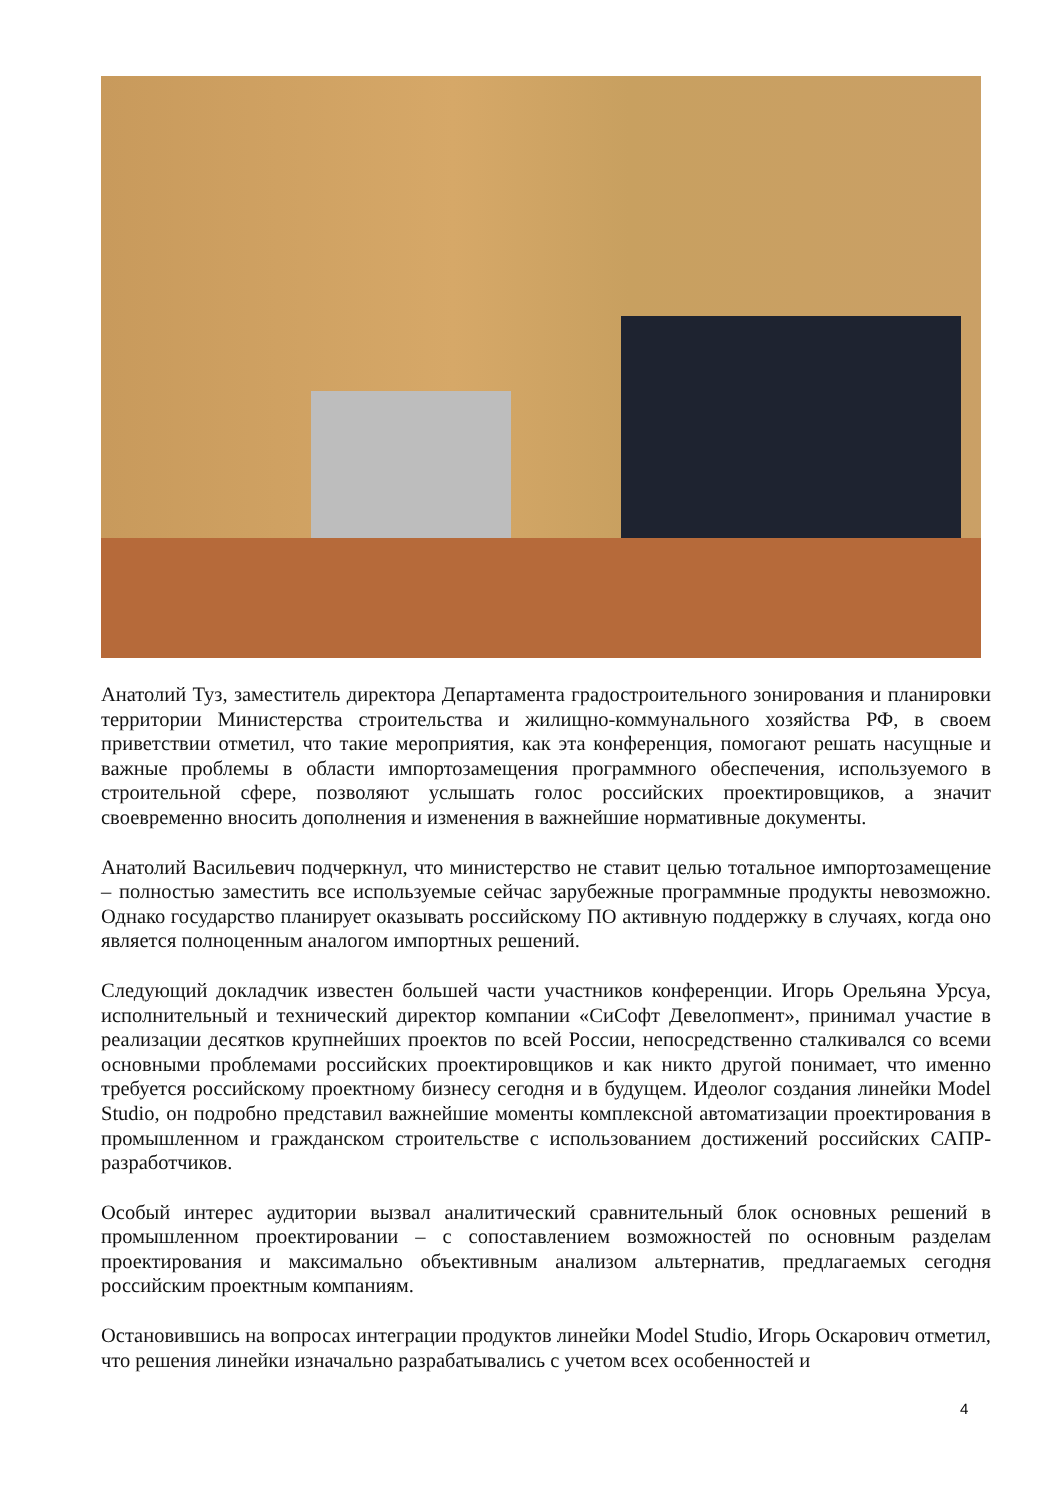Анатолий Туз, заместитель директора Департамента градостроительного зонирования и планировки территории Министерства строительства и жилищно-коммунального хозяйства РФ, в своем приветствии отметил, что такие мероприятия, как эта конференция, помогают решать насущные и важные проблемы в области импортозамещения программного обеспечения, используемого в строительной сфере, позволяют услышать голос российских проектировщиков, а значит своевременно вносить дополнения и изменения в важнейшие нормативные документы.
Анатолий Васильевич подчеркнул, что министерство не ставит целью тотальное импортозамещение – полностью заместить все используемые сейчас зарубежные программные продукты невозможно. Однако государство планирует оказывать российскому ПО активную поддержку в случаях, когда оно является полноценным аналогом импортных решений.
Следующий докладчик известен большей части участников конференции. Игорь Орельяна Урсуа, исполнительный и технический директор компании «СиСофт Девелопмент», принимал участие в реализации десятков крупнейших проектов по всей России, непосредственно сталкивался со всеми основными проблемами российских проектировщиков и как никто другой понимает, что именно требуется российскому проектному бизнесу сегодня и в будущем. Идеолог создания линейки Model Studio, он подробно представил важнейшие моменты комплексной автоматизации проектирования в промышленном и гражданском строительстве с использованием достижений российских САПР- разработчиков.
Особый интерес аудитории вызвал аналитический сравнительный блок основных решений в промышленном проектировании – с сопоставлением возможностей по основным разделам проектирования и максимально объективным анализом альтернатив, предлагаемых сегодня российским проектным компаниям.
Остановившись на вопросах интеграции продуктов линейки Model Studio, Игорь Оскарович отметил, что решения линейки изначально разрабатывались с учетом всех особенностей и
4